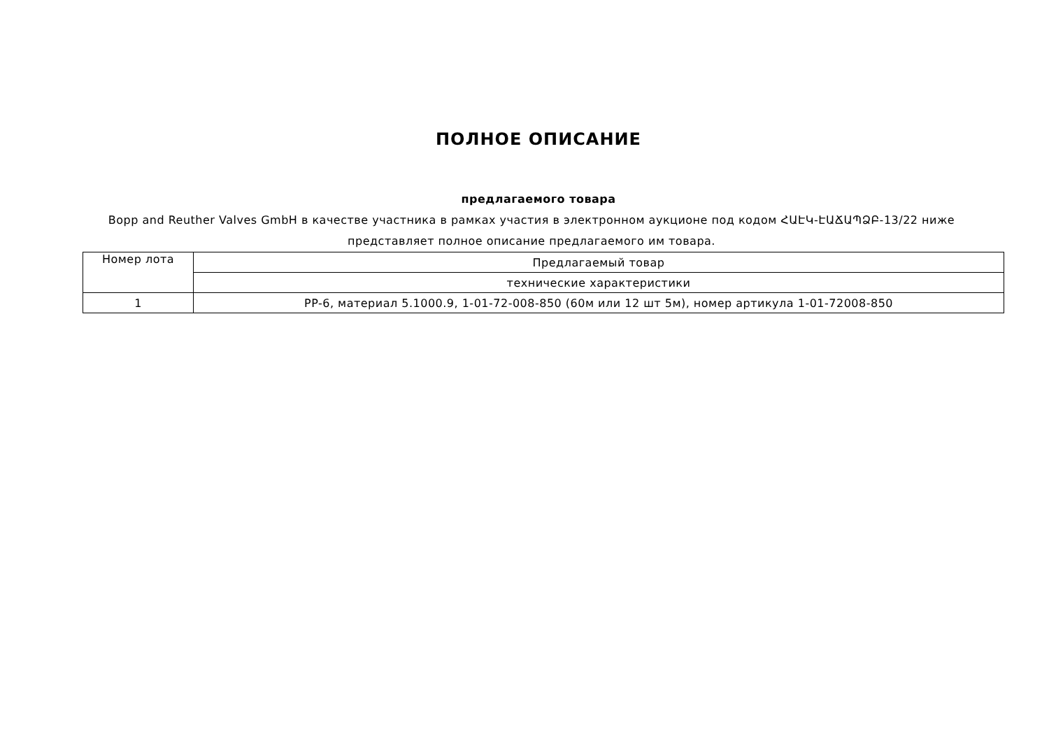ПОЛНОЕ ОПИСАНИЕ
предлагаемого товара
Bopp and Reuther Valves GmbH в качестве участника в рамках участия в электронном аукционе под кодом ՀԱԷԿ-ԷԱՃԱՊՁԲ-13/22 ниже представляет полное описание предлагаемого им товара.
| Номер лота | Предлагаемый товар |
| --- | --- |
| | технические характеристики |
| 1 | PP-6, материал 5.1000.9, 1-01-72-008-850 (60м или 12 шт 5м), номер артикула 1-01-72008-850 |